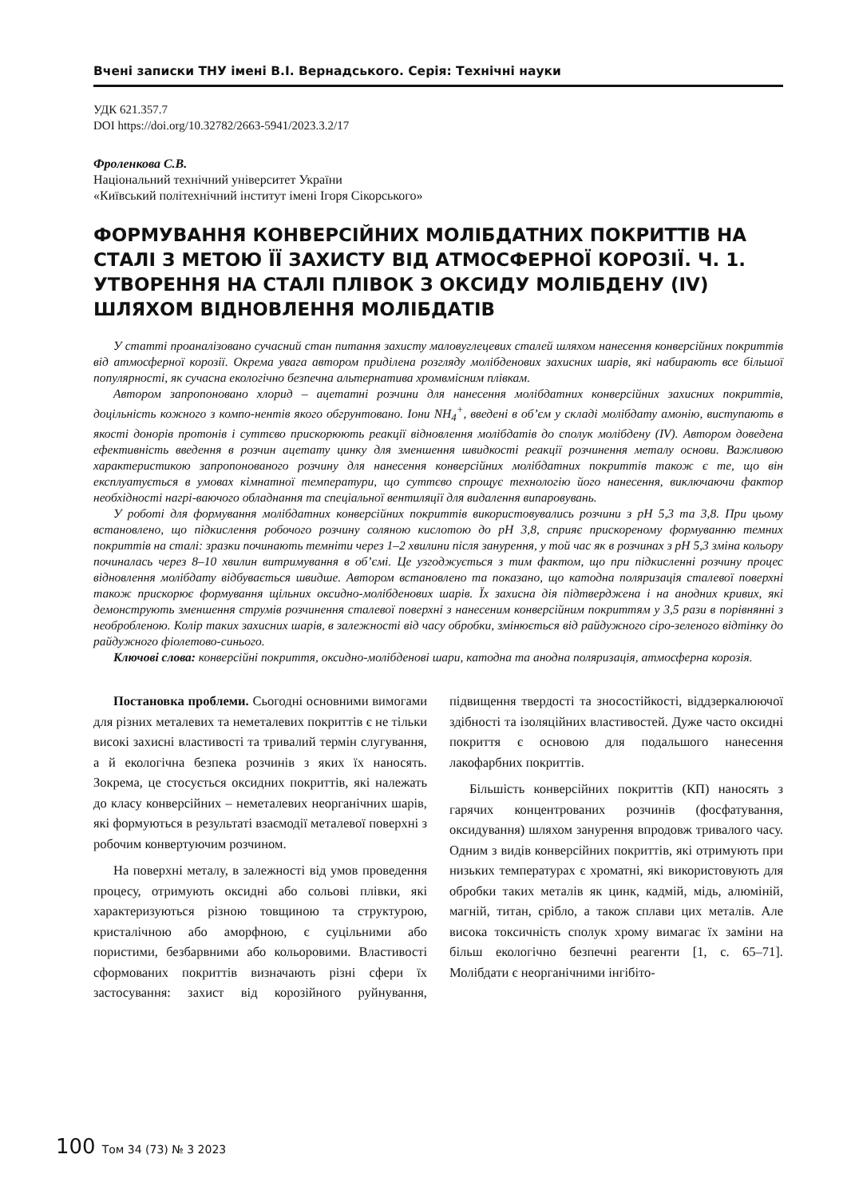Вчені записки ТНУ імені В.І. Вернадського. Серія: Технічні науки
УДК 621.357.7
DOI https://doi.org/10.32782/2663-5941/2023.3.2/17
Фроленкова С.В.
Національний технічний університет України
«Київський політехнічний інститут імені Ігоря Сікорського»
ФОРМУВАННЯ КОНВЕРСІЙНИХ МОЛІБДАТНИХ ПОКРИТТІВ НА СТАЛІ З МЕТОЮ ЇЇ ЗАХИСТУ ВІД АТМОСФЕРНОЇ КОРОЗІЇ. Ч. 1. УТВОРЕННЯ НА СТАЛІ ПЛІВОК З ОКСИДУ МОЛІБДЕНУ (IV) ШЛЯХОМ ВІДНОВЛЕННЯ МОЛІБДАТІВ
У статті проаналізовано сучасний стан питання захисту маловуглецевих сталей шляхом нанесення конверсійних покриттів від атмосферної корозії. Окрема увага автором приділена розгляду молібденових захисних шарів, які набирають все більшої популярності, як сучасна екологічно безпечна альтернатива хромвмісним плівкам.
Автором запропоновано хлорид – ацетатні розчини для нанесення молібдатних конверсійних захисних покриттів, доцільність кожного з компо-нентів якого обгрунтовано. Іони NH<sub>4</sub><sup>+</sup>, введені в об’єм у складі молібдату амонію, виступають в якості донорів протонів і суттєво прискорюють реакції відновлення молібдатів до сполук молібдену (IV). Автором доведена ефективність введення в розчин ацетату цинку для зменшення швидкості реакції розчинення металу основи. Важливою характеристикою запропонованого розчину для нанесення конверсійних молібдатних покриттів також є те, що він експлуатується в умовах кімнатної температури, що суттєво спрощує технологію його нанесення, виключаючи фактор необхідності нагрі-ваючого обладнання та спеціальної вентиляції для видалення випаровувань.
У роботі для формування молібдатних конверсійних покриттів використовувались розчини з pH 5,3 та 3,8. При цьому встановлено, що підкислення робочого розчину соляною кислотою до pH 3,8, сприяє прискореному формуванню темних покриттів на сталі: зразки починають темніти через 1–2 хвилини після занурення, у той час як в розчинах з pH 5,3 зміна кольору починалась через 8–10 хвилин витримування в об’ємі. Це узгоджується з тим фактом, що при підкисленні розчину процес відновлення молібдату відбувається швидше. Автором встановлено та показано, що катодна поляризація сталевої поверхні також прискорює формування щільних оксидно-молібденових шарів. Їх захисна дія підтверджена і на анодних кривих, які демонструють зменшення струмів розчинення сталевої поверхні з нанесеним конверсійним покриттям у 3,5 рази в порівнянні з необробленою. Колір таких захисних шарів, в залежності від часу обробки, змінюється від райдужного сіро-зеленого відтінку до райдужного фіолетово-синього.
Ключові слова: конверсійні покриття, оксидно-молібденові шари, катодна та анодна поляризація, атмосферна корозія.
Постановка проблеми. Сьогодні основними вимогами для різних металевих та неметалевих покриттів є не тільки високі захисні властивості та тривалий термін слугування, а й екологічна безпека розчинів з яких їх наносять. Зокрема, це стосується оксидних покриттів, які належать до класу конверсійних – неметалевих неорганічних шарів, які формуються в результаті взаємодії металевої поверхні з робочим конвертуючим розчином.
На поверхні металу, в залежності від умов проведення процесу, отримують оксидні або сольові плівки, які характеризуються різною товщиною та структурою, кристалічною або аморфною, є суцільними або пористими, безбарвними або кольоровими. Властивості сформованих покриттів визначають різні сфери їх застосування: захист від корозійного руйнування, підвищення твердості та зносостійкості, віддзеркалюючої здібності та ізоляційних властивостей. Дуже часто оксидні покриття є основою для подальшого нанесення лакофарбних покриттів.
Більшість конверсійних покриттів (КП) наносять з гарячих концентрованих розчинів (фосфатування, оксидування) шляхом занурення впродовж тривалого часу. Одним з видів конверсійних покриттів, які отримують при низьких температурах є хроматні, які використовують для обробки таких металів як цинк, кадмій, мідь, алюміній, магній, титан, срібло, а також сплави цих металів. Але висока токсичність сполук хрому вимагає їх заміни на більш екологічно безпечні реагенти [1, с. 65–71]. Молібдати є неорганічними інгібіто-
100 Том 34 (73) № 3 2023